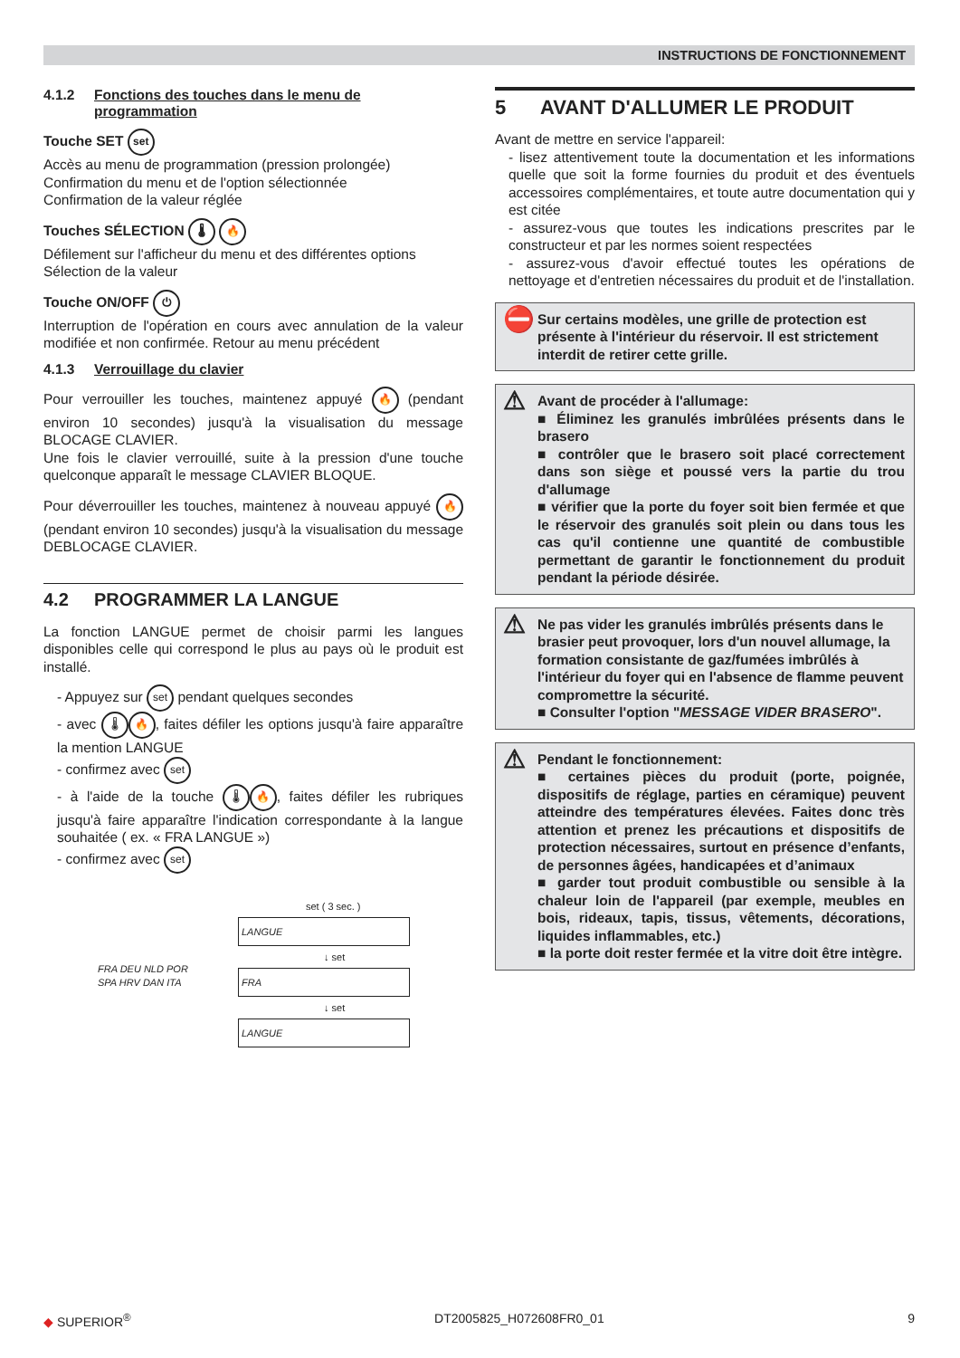INSTRUCTIONS DE FONCTIONNEMENT
4.1.2 Fonctions des touches dans le menu de programmation
Touche SET set
Accès au menu de programmation (pression prolongée)
Confirmation du menu et de l'option sélectionnée
Confirmation de la valeur réglée
Touches SÉLECTION 🌡 🔥
Défilement sur l'afficheur du menu et des différentes options
Sélection de la valeur
Touche ON/OFF ⏻
Interruption de l'opération en cours avec annulation de la valeur modifiée et non confirmée. Retour au menu précédent
4.1.3 Verrouillage du clavier
Pour verrouiller les touches, maintenez appuyé 🔥 (pendant environ 10 secondes) jusqu'à la visualisation du message BLOCAGE CLAVIER.
Une fois le clavier verrouillé, suite à la pression d'une touche quelconque apparaît le message CLAVIER BLOQUE.
Pour déverrouiller les touches, maintenez à nouveau appuyé 🔥 (pendant environ 10 secondes) jusqu'à la visualisation du message DEBLOCAGE CLAVIER.
4.2 PROGRAMMER LA LANGUE
La fonction LANGUE permet de choisir parmi les langues disponibles celle qui correspond le plus au pays où le produit est installé.
- Appuyez sur set pendant quelques secondes
- avec 🌡 🔥, faites défiler les options jusqu'à faire apparaître la mention LANGUE
- confirmez avec set
- à l'aide de la touche 🌡 🔥, faites défiler les rubriques jusqu'à faire apparaître l'indication correspondante à la langue souhaitée ( ex. « FRA LANGUE »)
- confirmez avec set
set ( 3 sec. )
LANGUE
↓ set
FRA DEU NLD POR SPA HRV DAN ITA
FRA
↓ set
LANGUE
5 AVANT D'ALLUMER LE PRODUIT
Avant de mettre en service l'appareil:
- lisez attentivement toute la documentation et les informations quelle que soit la forme fournies du produit et des éventuels accessoires complémentaires, et toute autre documentation qui y est citée
- assurez-vous que toutes les indications prescrites par le constructeur et par les normes soient respectées
- assurez-vous d'avoir effectué toutes les opérations de nettoyage et d'entretien nécessaires du produit et de l'installation.
⛔ Sur certains modèles, une grille de protection est présente à l'intérieur du réservoir. Il est strictement interdit de retirer cette grille.
⚠ Avant de procéder à l'allumage:
■ Éliminez les granulés imbrûlées présents dans le brasero
■ contrôler que le brasero soit placé correctement dans son siège et poussé vers la partie du trou d'allumage
■ vérifier que la porte du foyer soit bien fermée et que le réservoir des granulés soit plein ou dans tous les cas qu'il contienne une quantité de combustible permettant de garantir le fonctionnement du produit pendant la période désirée.
⚠ Ne pas vider les granulés imbrûlés présents dans le brasier peut provoquer, lors d'un nouvel allumage, la formation consistante de gaz/fumées imbrûlés à l'intérieur du foyer qui en l'absence de flamme peuvent compromettre la sécurité.
■ Consulter l'option "MESSAGE VIDER BRASERO".
⚠ Pendant le fonctionnement:
■ certaines pièces du produit (porte, poignée, dispositifs de réglage, parties en céramique) peuvent atteindre des températures élevées. Faites donc très attention et prenez les précautions et dispositifs de protection nécessaires, surtout en présence d’enfants, de personnes âgées, handicapées et d’animaux
■ garder tout produit combustible ou sensible à la chaleur loin de l'appareil (par exemple, meubles en bois, rideaux, tapis, tissus, vêtements, décorations, liquides inflammables, etc.)
■ la porte doit rester fermée et la vitre doit être intègre.
◆ SUPERIOR<sup>®</sup> DT2005825_H072608FR0_01 9